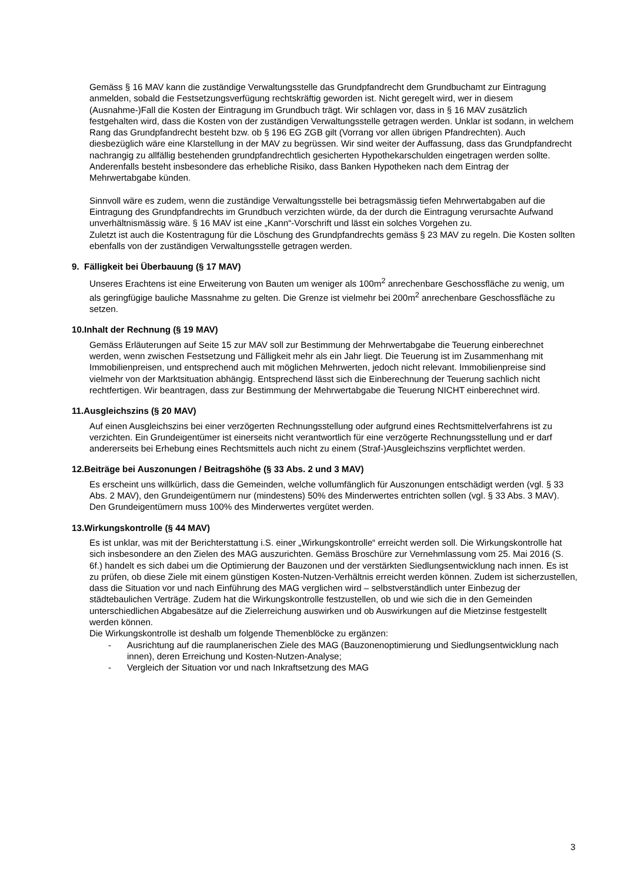Gemäss § 16 MAV kann die zuständige Verwaltungsstelle das Grundpfandrecht dem Grundbuchamt zur Eintragung anmelden, sobald die Festsetzungsverfügung rechtskräftig geworden ist. Nicht geregelt wird, wer in diesem (Ausnahme-)Fall die Kosten der Eintragung im Grundbuch trägt. Wir schlagen vor, dass in § 16 MAV zusätzlich festgehalten wird, dass die Kosten von der zuständigen Verwaltungsstelle getragen werden. Unklar ist sodann, in welchem Rang das Grundpfandrecht besteht bzw. ob § 196 EG ZGB gilt (Vorrang vor allen übrigen Pfandrechten). Auch diesbezüglich wäre eine Klarstellung in der MAV zu begrüssen. Wir sind weiter der Auffassung, dass das Grundpfandrecht nachrangig zu allfällig bestehenden grundpfandrechtlich gesicherten Hypothekarschulden eingetragen werden sollte. Anderenfalls besteht insbesondere das erhebliche Risiko, dass Banken Hypotheken nach dem Eintrag der Mehrwertabgabe künden.
Sinnvoll wäre es zudem, wenn die zuständige Verwaltungsstelle bei betragsmässig tiefen Mehrwertabgaben auf die Eintragung des Grundpfandrechts im Grundbuch verzichten würde, da der durch die Eintragung verursachte Aufwand unverhältnismässig wäre. § 16 MAV ist eine „Kann“-Vorschrift und lässt ein solches Vorgehen zu.
Zuletzt ist auch die Kostentragung für die Löschung des Grundpfandrechts gemäss § 23 MAV zu regeln. Die Kosten sollten ebenfalls von der zuständigen Verwaltungsstelle getragen werden.
9. Fälligkeit bei Überbauung (§ 17 MAV)
Unseres Erachtens ist eine Erweiterung von Bauten um weniger als 100m<sup>2</sup> anrechenbare Geschossfläche zu wenig, um als geringfügige bauliche Massnahme zu gelten. Die Grenze ist vielmehr bei 200m<sup>2</sup> anrechenbare Geschossfläche zu setzen.
10.Inhalt der Rechnung (§ 19 MAV)
Gemäss Erläuterungen auf Seite 15 zur MAV soll zur Bestimmung der Mehrwertabgabe die Teuerung einberechnet werden, wenn zwischen Festsetzung und Fälligkeit mehr als ein Jahr liegt. Die Teuerung ist im Zusammenhang mit Immobilienpreisen, und entsprechend auch mit möglichen Mehrwerten, jedoch nicht relevant. Immobilienpreise sind vielmehr von der Marktsituation abhängig. Entsprechend lässt sich die Einberechnung der Teuerung sachlich nicht rechtfertigen. Wir beantragen, dass zur Bestimmung der Mehrwertabgabe die Teuerung NICHT einberechnet wird.
11.Ausgleichszins (§ 20 MAV)
Auf einen Ausgleichszins bei einer verzögerten Rechnungsstellung oder aufgrund eines Rechtsmittelverfahrens ist zu verzichten. Ein Grundeigentümer ist einerseits nicht verantwortlich für eine verzögerte Rechnungsstellung und er darf andererseits bei Erhebung eines Rechtsmittels auch nicht zu einem (Straf-)Ausgleichszins verpflichtet werden.
12.Beiträge bei Auszonungen / Beitragshöhe (§ 33 Abs. 2 und 3 MAV)
Es erscheint uns willkürlich, dass die Gemeinden, welche vollumfänglich für Auszonungen entschädigt werden (vgl. § 33 Abs. 2 MAV), den Grundeigentümern nur (mindestens) 50% des Minderwertes entrichten sollen (vgl. § 33 Abs. 3 MAV). Den Grundeigentümern muss 100% des Minderwertes vergütet werden.
13.Wirkungskontrolle (§ 44 MAV)
Es ist unklar, was mit der Berichterstattung i.S. einer „Wirkungskontrolle“ erreicht werden soll. Die Wirkungskontrolle hat sich insbesondere an den Zielen des MAG auszurichten. Gemäss Broschüre zur Vernehmlassung vom 25. Mai 2016 (S. 6f.) handelt es sich dabei um die Optimierung der Bauzonen und der verstärkten Siedlungsentwicklung nach innen. Es ist zu prüfen, ob diese Ziele mit einem günstigen Kosten-Nutzen-Verhältnis erreicht werden können. Zudem ist sicherzustellen, dass die Situation vor und nach Einführung des MAG verglichen wird – selbstverständlich unter Einbezug der städtebaulichen Verträge. Zudem hat die Wirkungskontrolle festzustellen, ob und wie sich die in den Gemeinden unterschiedlichen Abgabesätze auf die Zielerreichung auswirken und ob Auswirkungen auf die Mietzinse festgestellt werden können.
Die Wirkungskontrolle ist deshalb um folgende Themenblöcke zu ergänzen:
- Ausrichtung auf die raumplanerischen Ziele des MAG (Bauzonenoptimierung und Siedlungsentwicklung nach innen), deren Erreichung und Kosten-Nutzen-Analyse;
- Vergleich der Situation vor und nach Inkraftsetzung des MAG
3